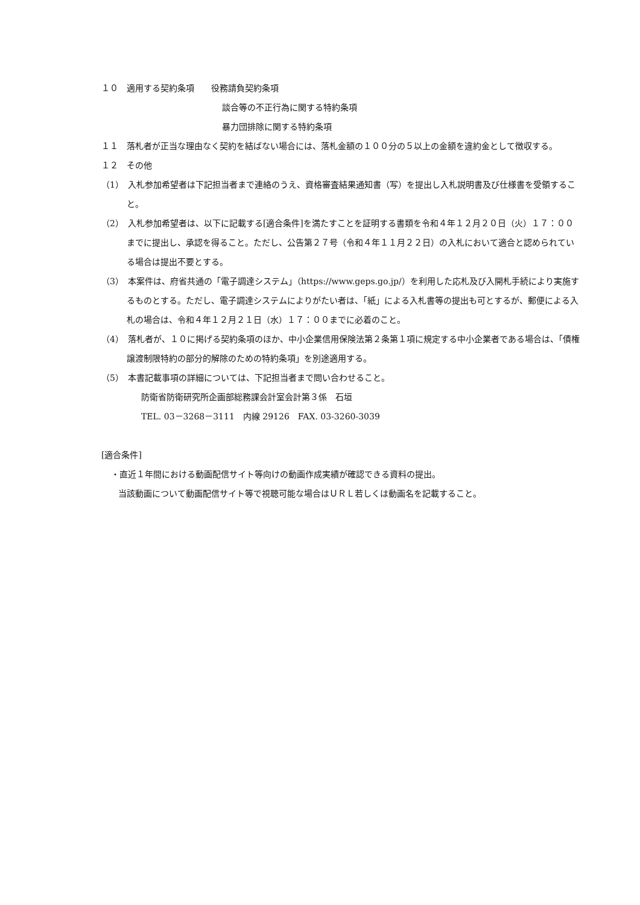１０　適用する契約条項　　役務請負契約条項
談合等の不正行為に関する特約条項
暴力団排除に関する特約条項
１１　落札者が正当な理由なく契約を結ばない場合には、落札金額の１００分の５以上の金額を違約金として徴収する。
１２　その他
（1）　入札参加希望者は下記担当者まで連絡のうえ、資格審査結果通知書（写）を提出し入札説明書及び仕様書を受領すること。
（2）　入札参加希望者は、以下に記載する[適合条件]を満たすことを証明する書類を令和４年１２月２０日（火）１７：００までに提出し、承認を得ること。ただし、公告第２７号（令和４年１１月２２日）の入札において適合と認められている場合は提出不要とする。
（3）　本案件は、府省共通の「電子調達システム」（https://www.geps.go.jp/）を利用した応札及び入開札手続により実施するものとする。ただし、電子調達システムによりがたい者は、「紙」による入札書等の提出も可とするが、郵便による入札の場合は、令和４年１２月２１日（水）１７：００までに必着のこと。
（4）　落札者が、１０に掲げる契約条項のほか、中小企業信用保険法第２条第１項に規定する中小企業者である場合は、「債権譲渡制限特約の部分的解除のための特約条項」を別途適用する。
（5）　本書記載事項の詳細については、下記担当者まで問い合わせること。
防衛省防衛研究所企画部総務課会計室会計第３係　石垣
TEL. 03－3268－3111　内線 29126　FAX. 03-3260-3039
[適合条件]
・直近１年間における動画配信サイト等向けの動画作成実績が確認できる資料の提出。
当該動画について動画配信サイト等で視聴可能な場合はＵＲＬ若しくは動画名を記載すること。